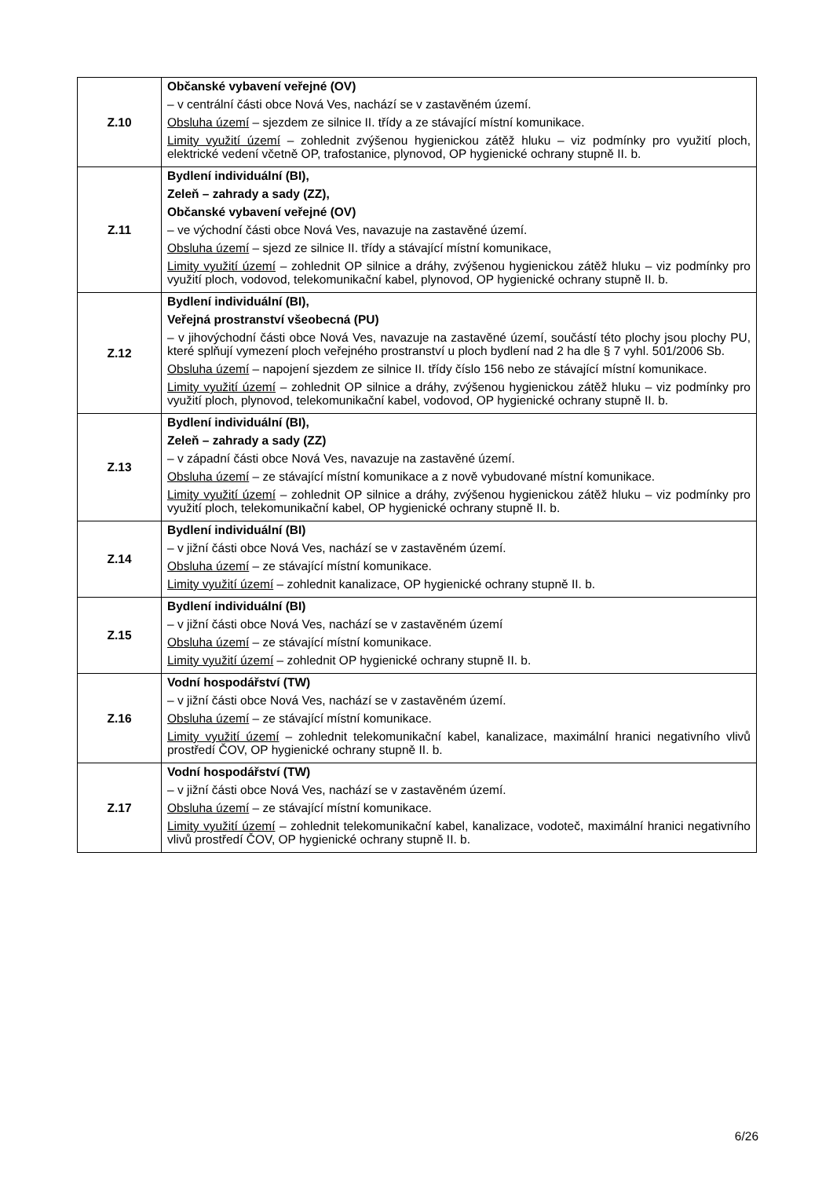| Z.10 | Občanské vybavení veřejné (OV) – v centrální části obce Nová Ves, nachází se v zastavěném území. Obsluha území – sjezdem ze silnice II. třídy a ze stávající místní komunikace. Limity využití území – zohlednit zvýšenou hygienickou zátěž hluku – viz podmínky pro využití ploch, elektrické vedení včetně OP, trafostanice, plynovod, OP hygienické ochrany stupně II. b. |
| Z.11 | Bydlení individuální (BI), Zeleň – zahrady a sady (ZZ), Občanské vybavení veřejné (OV) – ve východní části obce Nová Ves, navazuje na zastavěné území. Obsluha území – sjezd ze silnice II. třídy a stávající místní komunikace, Limity využití území – zohlednit OP silnice a dráhy, zvýšenou hygienickou zátěž hluku – viz podmínky pro využití ploch, vodovod, telekomunikační kabel, plynovod, OP hygienické ochrany stupně II. b. |
| Z.12 | Bydlení individuální (BI), Veřejná prostranství všeobecná (PU) – v jihovýchodní části obce Nová Ves, navazuje na zastavěné území, součástí této plochy jsou plochy PU, které splňují vymezení ploch veřejného prostranství u ploch bydlení nad 2 ha dle § 7 vyhl. 501/2006 Sb. Obsluha území – napojení sjezdem ze silnice II. třídy číslo 156 nebo ze stávající místní komunikace. Limity využití území – zohlednit OP silnice a dráhy, zvýšenou hygienickou zátěž hluku – viz podmínky pro využití ploch, plynovod, telekomunikační kabel, vodovod, OP hygienické ochrany stupně II. b. |
| Z.13 | Bydlení individuální (BI), Zeleň – zahrady a sady (ZZ) – v západní části obce Nová Ves, navazuje na zastavěné území. Obsluha území – ze stávající místní komunikace a z nově vybudované místní komunikace. Limity využití území – zohlednit OP silnice a dráhy, zvýšenou hygienickou zátěž hluku – viz podmínky pro využití ploch, telekomunikační kabel, OP hygienické ochrany stupně II. b. |
| Z.14 | Bydlení individuální (BI) – v jižní části obce Nová Ves, nachází se v zastavěném území. Obsluha území – ze stávající místní komunikace. Limity využití území – zohlednit kanalizace, OP hygienické ochrany stupně II. b. |
| Z.15 | Bydlení individuální (BI) – v jižní části obce Nová Ves, nachází se v zastavěném území Obsluha území – ze stávající místní komunikace. Limity využití území – zohlednit OP hygienické ochrany stupně II. b. |
| Z.16 | Vodní hospodářství (TW) – v jižní části obce Nová Ves, nachází se v zastavěném území. Obsluha území – ze stávající místní komunikace. Limity využití území – zohlednit telekomunikační kabel, kanalizace, maximální hranici negativního vlivů prostředí ČOV, OP hygienické ochrany stupně II. b. |
| Z.17 | Vodní hospodářství (TW) – v jižní části obce Nová Ves, nachází se v zastavěném území. Obsluha území – ze stávající místní komunikace. Limity využití území – zohlednit telekomunikační kabel, kanalizace, vodoteč, maximální hranici negativního vlivů prostředí ČOV, OP hygienické ochrany stupně II. b. |
6/26